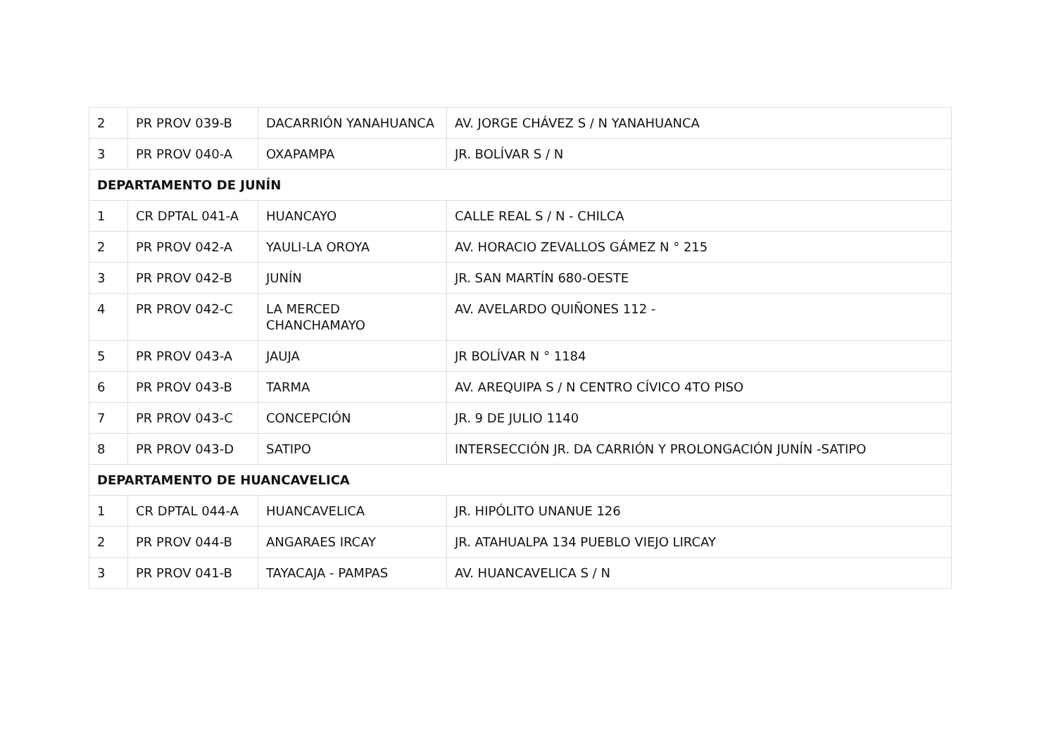| 2 | PR PROV 039-B | DACARRIÓN YANAHUANCA | AV. JORGE CHÁVEZ S / N YANAHUANCA |
| 3 | PR PROV 040-A | OXAPAMPA | JR. BOLÍVAR S / N |
| DEPARTAMENTO DE JUNÍN | | | |
| 1 | CR DPTAL 041-A | HUANCAYO | CALLE REAL S / N - CHILCA |
| 2 | PR PROV 042-A | YAULI-LA OROYA | AV. HORACIO ZEVALLOS GÁMEZ N ° 215 |
| 3 | PR PROV 042-B | JUNÍN | JR. SAN MARTÍN 680-OESTE |
| 4 | PR PROV 042-C | LA MERCED CHANCHAMAYO | AV. AVELARDO QUIÑONES 112 - |
| 5 | PR PROV 043-A | JAUJA | JR BOLÍVAR N ° 1184 |
| 6 | PR PROV 043-B | TARMA | AV. AREQUIPA S / N CENTRO CÍVICO 4TO PISO |
| 7 | PR PROV 043-C | CONCEPCIÓN | JR. 9 DE JULIO 1140 |
| 8 | PR PROV 043-D | SATIPO | INTERSECCIÓN JR. DA CARRIÓN Y PROLONGACIÓN JUNÍN -SATIPO |
| DEPARTAMENTO DE HUANCAVELICA | | | |
| 1 | CR DPTAL 044-A | HUANCAVELICA | JR. HIPÓLITO UNANUE 126 |
| 2 | PR PROV 044-B | ANGARAES IRCAY | JR. ATAHUALPA 134 PUEBLO VIEJO LIRCAY |
| 3 | PR PROV 041-B | TAYACAJA - PAMPAS | AV. HUANCAVELICA S / N |